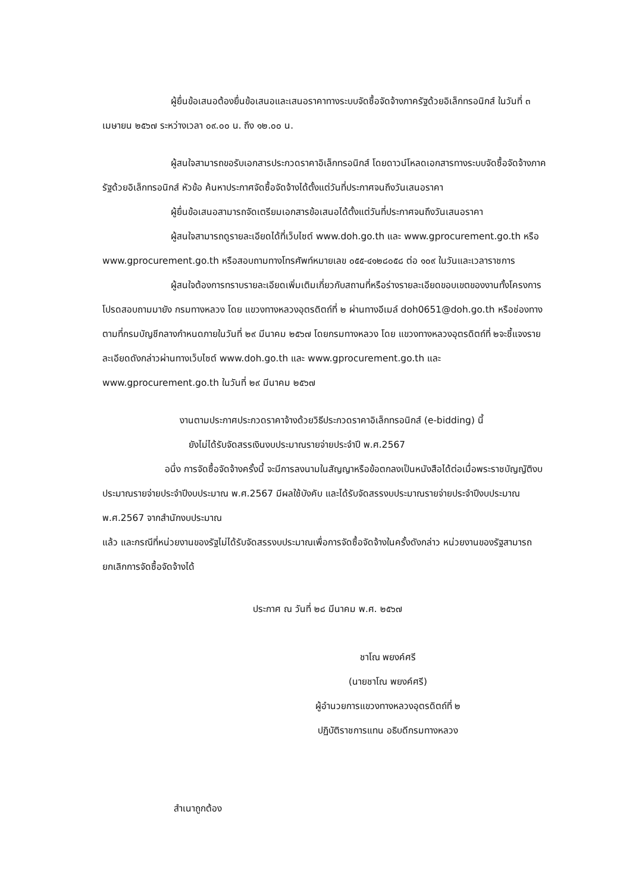ผู้ยื่นข้อเสนอต้องยื่นข้อเสนอและเสนอราคาทางระบบจัดซื้อจัดจ้างภาครัฐด้วยอิเล็กทรอนิกส์ ในวันที่ ๓ เมษายน ๒๕๖๗ ระหว่างเวลา ๐๙.๐๐ น. ถึง ๑๒.๐๐ น.
ผู้สนใจสามารถขอรับเอกสารประกวดราคาอิเล็กทรอนิกส์ โดยดาวน์โหลดเอกสารทางระบบจัดซื้อจัดจ้างภาครัฐด้วยอิเล็กทรอนิกส์ หัวข้อ ค้นหาประกาศจัดซื้อจัดจ้างได้ตั้งแต่วันที่ประกาศจนถึงวันเสนอราคา
ผู้ยื่นข้อเสนอสามารถจัดเตรียมเอกสารข้อเสนอได้ตั้งแต่วันที่ประกาศจนถึงวันเสนอราคา
ผู้สนใจสามารถดูรายละเอียดได้ที่เว็บไซต์ www.doh.go.th และ www.gprocurement.go.th หรือ www.gprocurement.go.th หรือสอบถามทางโทรศัพท์หมายเลข ๐๕๕-๔๑๒๘๐๕๘ ต่อ ๑๐๙ ในวันและเวลาราชการ
ผู้สนใจต้องการทราบรายละเอียดเพิ่มเติมเกี่ยวกับสถานที่หรือร่างรายละเอียดขอบเขตของงานทั้งโครงการ โปรดสอบถามมายัง กรมทางหลวง โดย แขวงทางหลวงอุตรดิตถ์ที่ ๒ ผ่านทางอีเมล์ doh0651@doh.go.th หรือช่องทางตามที่กรมบัญชีกลางกำหนดภายในวันที่ ๒๙ มีนาคม ๒๕๖๗ โดยกรมทางหลวง โดย แขวงทางหลวงอุตรดิตถ์ที่ ๒จะชี้แจงรายละเอียดดังกล่าวผ่านทางเว็บไซต์ www.doh.go.th และ www.gprocurement.go.th และ www.gprocurement.go.th ในวันที่ ๒๙ มีนาคม ๒๕๖๗
งานตามประกาศประกวดราคาจ้างด้วยวิธีประกวดราคาอิเล็กทรอนิกส์ (e-bidding) นี้
ยังไม่ได้รับจัดสรรเงินงบประมาณรายจ่ายประจำปี พ.ศ.2567
อนึ่ง การจัดซื้อจัดจ้างครั้งนี้ จะมีการลงนามในสัญญาหรือข้อตกลงเป็นหนังสือได้ต่อเมื่อพระราชบัญญัติงบประมาณรายจ่ายประจำปีงบประมาณ พ.ศ.2567 มีผลใช้บังคับ และได้รับจัดสรรงบประมาณรายจ่ายประจำปีงบประมาณ พ.ศ.2567 จากสำนักงบประมาณ
แล้ว และกรณีที่หน่วยงานของรัฐไม่ได้รับจัดสรรงบประมาณเพื่อการจัดซื้อจัดจ้างในครั้งดังกล่าว หน่วยงานของรัฐสามารถยกเลิกการจัดซื้อจัดจ้างได้
ประกาศ ณ วันที่ ๒๘ มีนาคม พ.ศ. ๒๕๖๗
ชาโณ พยงค์ศรี
(นายชาโณ พยงค์ศรี)
ผู้อำนวยการแขวงทางหลวงอุตรดิตถ์ที่ ๒
ปฏิบัติราชการแทน อธิบดีกรมทางหลวง
สำเนาถูกต้อง